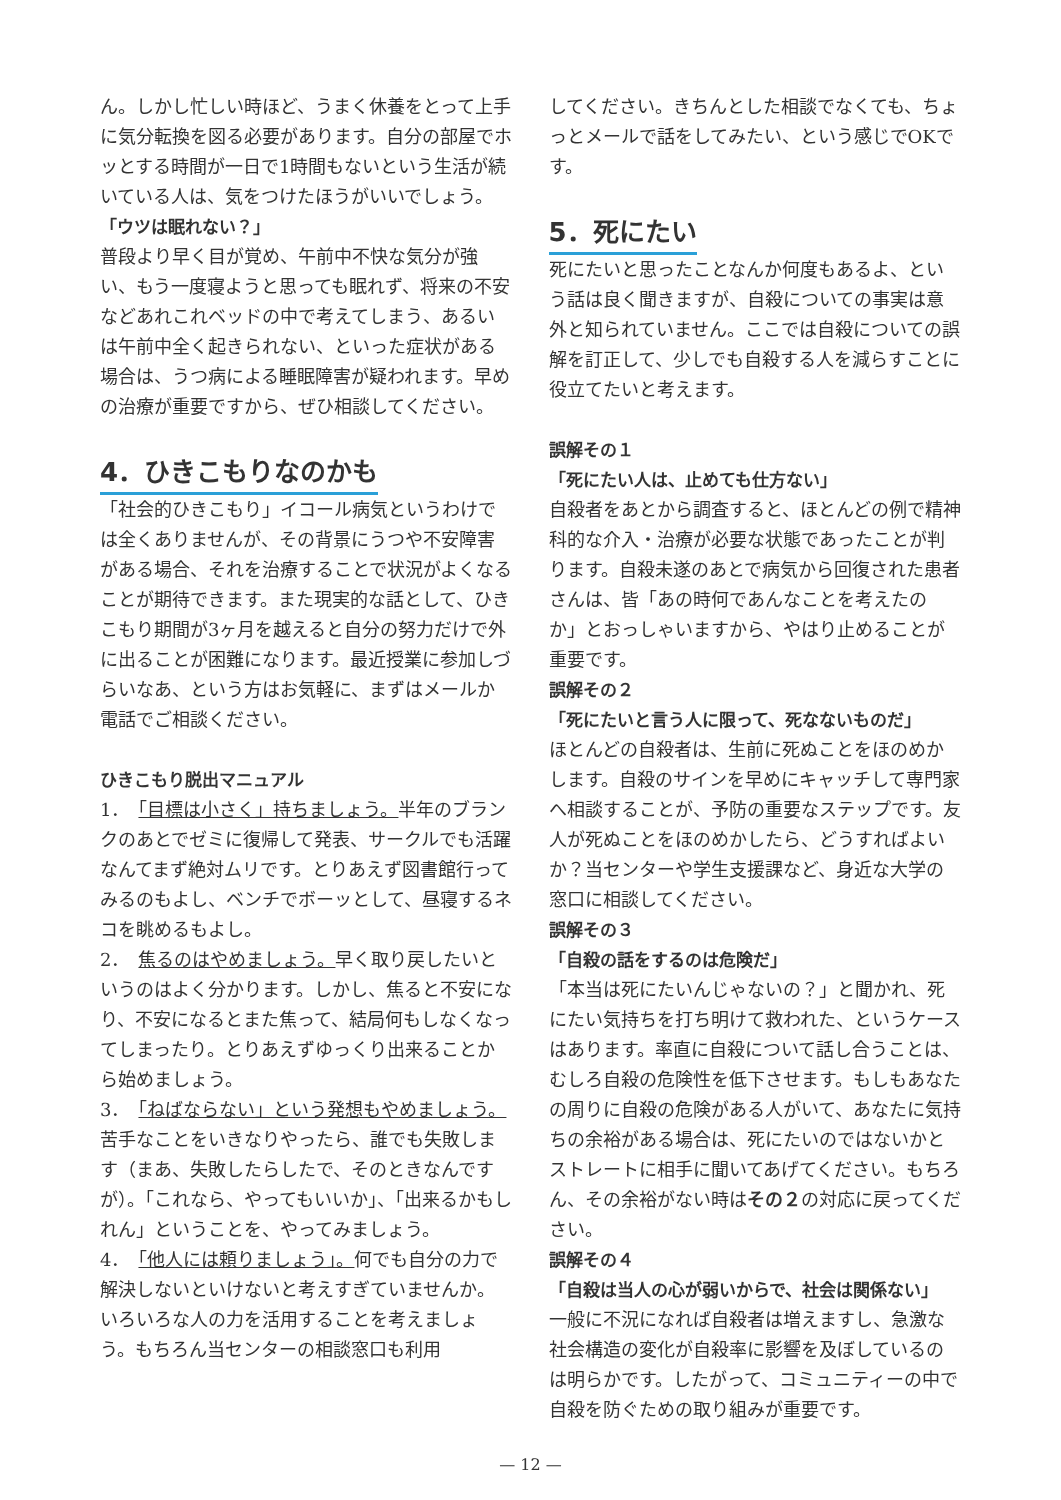ん。しかし忙しい時ほど、うまく休養をとって上手に気分転換を図る必要があります。自分の部屋でホッとする時間が一日で1時間もないという生活が続いている人は、気をつけたほうがいいでしょう。
「ウツは眠れない？」
普段より早く目が覚め、午前中不快な気分が強い、もう一度寝ようと思っても眠れず、将来の不安などあれこれベッドの中で考えてしまう、あるいは午前中全く起きられない、といった症状がある場合は、うつ病による睡眠障害が疑われます。早めの治療が重要ですから、ぜひ相談してください。
4．ひきこもりなのかも
「社会的ひきこもり」イコール病気というわけでは全くありませんが、その背景にうつや不安障害がある場合、それを治療することで状況がよくなることが期待できます。また現実的な話として、ひきこもり期間が3ヶ月を越えると自分の努力だけで外に出ることが困難になります。最近授業に参加しづらいなあ、という方はお気軽に、まずはメールか電話でご相談ください。
ひきこもり脱出マニュアル
1．　「目標は小さく」持ちましょう。半年のブランクのあとでゼミに復帰して発表、サークルでも活躍なんてまず絶対ムリです。とりあえず図書館行ってみるのもよし、ベンチでボーッとして、昼寝するネコを眺めるもよし。
2．　焦るのはやめましょう。早く取り戻したいというのはよく分かります。しかし、焦ると不安になり、不安になるとまた焦って、結局何もしなくなってしまったり。とりあえずゆっくり出来ることから始めましょう。
3．　「ねばならない」という発想もやめましょう。苦手なことをいきなりやったら、誰でも失敗します（まあ、失敗したらしたで、そのときなんですが）。「これなら、やってもいいか」、「出来るかもしれん」ということを、やってみましょう。
4．　「他人には頼りましょう」。何でも自分の力で解決しないといけないと考えすぎていませんか。いろいろな人の力を活用することを考えましょう。もちろん当センターの相談窓口も利用
してください。きちんとした相談でなくても、ちょっとメールで話をしてみたい、という感じでOKです。
5．死にたい
死にたいと思ったことなんか何度もあるよ、という話は良く聞きますが、自殺についての事実は意外と知られていません。ここでは自殺についての誤解を訂正して、少しでも自殺する人を減らすことに役立てたいと考えます。
誤解その１
「死にたい人は、止めても仕方ない」
自殺者をあとから調査すると、ほとんどの例で精神科的な介入・治療が必要な状態であったことが判ります。自殺未遂のあとで病気から回復された患者さんは、皆「あの時何であんなことを考えたのか」とおっしゃいますから、やはり止めることが重要です。
誤解その２
「死にたいと言う人に限って、死なないものだ」
ほとんどの自殺者は、生前に死ぬことをほのめかします。自殺のサインを早めにキャッチして専門家へ相談することが、予防の重要なステップです。友人が死ぬことをほのめかしたら、どうすればよいか？当センターや学生支援課など、身近な大学の窓口に相談してください。
誤解その３
「自殺の話をするのは危険だ」
「本当は死にたいんじゃないの？」と聞かれ、死にたい気持ちを打ち明けて救われた、というケースはあります。率直に自殺について話し合うことは、むしろ自殺の危険性を低下させます。もしもあなたの周りに自殺の危険がある人がいて、あなたに気持ちの余裕がある場合は、死にたいのではないかとストレートに相手に聞いてあげてください。もちろん、その余裕がない時はその２の対応に戻ってください。
誤解その４
「自殺は当人の心が弱いからで、社会は関係ない」
一般に不況になれば自殺者は増えますし、急激な社会構造の変化が自殺率に影響を及ぼしているのは明らかです。したがって、コミュニティーの中で自殺を防ぐための取り組みが重要です。
— 12 —